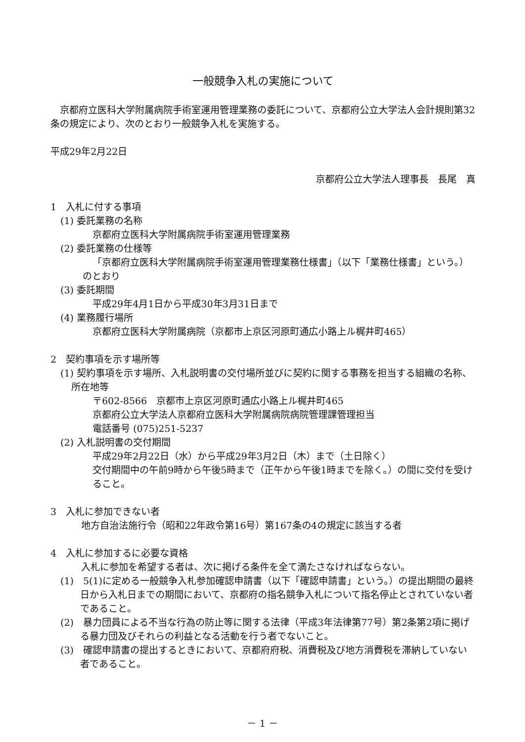一般競争入札の実施について
　京都府立医科大学附属病院手術室運用管理業務の委託について、京都府公立大学法人会計規則第32条の規定により、次のとおり一般競争入札を実施する。
平成29年2月22日
京都府公立大学法人理事長　長尾　真
1　入札に付する事項
(1) 委託業務の名称
京都府立医科大学附属病院手術室運用管理業務
(2) 委託業務の仕様等
「京都府立医科大学附属病院手術室運用管理業務仕様書」（以下「業務仕様書」という。）のとおり
(3) 委託期間
平成29年4月1日から平成30年3月31日まで
(4) 業務履行場所
京都府立医科大学附属病院（京都市上京区河原町通広小路上ル梶井町465）
2　契約事項を示す場所等
(1) 契約事項を示す場所、入札説明書の交付場所並びに契約に関する事務を担当する組織の名称、所在地等
〒602-8566　京都市上京区河原町通広小路上ル梶井町465
京都府公立大学法人京都府立医科大学附属病院病院管理課管理担当
電話番号 (075)251-5237
(2) 入札説明書の交付期間
平成29年2月22日（水）から平成29年3月2日（木）まで（土日除く）
交付期間中の午前9時から午後5時まで（正午から午後1時までを除く。）の間に交付を受けること。
3　入札に参加できない者
地方自治法施行令（昭和22年政令第16号）第167条の4の規定に該当する者
4　入札に参加するに必要な資格
入札に参加を希望する者は、次に掲げる条件を全て満たさなければならない。
(1)　5(1)に定める一般競争入札参加確認申請書（以下「確認申請書」という。）の提出期間の最終日から入札日までの期間において、京都府の指名競争入札について指名停止とされていない者であること。
(2)　暴力団員による不当な行為の防止等に関する法律（平成3年法律第77号）第2条第2項に掲げる暴力団及びそれらの利益となる活動を行う者でないこと。
(3)　確認申請書の提出するときにおいて、京都府府税、消費税及び地方消費税を滞納していない者であること。
－ 1 －